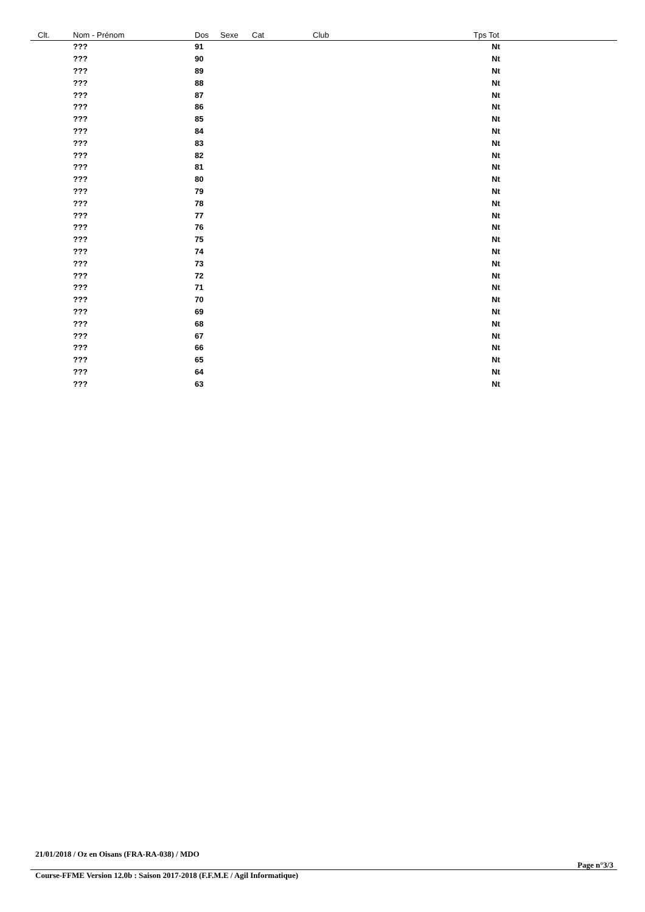| Clt. | Nom - Prénom | Dos | Sexe | Cat | Club | Tps Tot |
| --- | --- | --- | --- | --- | --- | --- |
| | ??? | 91 | | | | Nt |
| | ??? | 90 | | | | Nt |
| | ??? | 89 | | | | Nt |
| | ??? | 88 | | | | Nt |
| | ??? | 87 | | | | Nt |
| | ??? | 86 | | | | Nt |
| | ??? | 85 | | | | Nt |
| | ??? | 84 | | | | Nt |
| | ??? | 83 | | | | Nt |
| | ??? | 82 | | | | Nt |
| | ??? | 81 | | | | Nt |
| | ??? | 80 | | | | Nt |
| | ??? | 79 | | | | Nt |
| | ??? | 78 | | | | Nt |
| | ??? | 77 | | | | Nt |
| | ??? | 76 | | | | Nt |
| | ??? | 75 | | | | Nt |
| | ??? | 74 | | | | Nt |
| | ??? | 73 | | | | Nt |
| | ??? | 72 | | | | Nt |
| | ??? | 71 | | | | Nt |
| | ??? | 70 | | | | Nt |
| | ??? | 69 | | | | Nt |
| | ??? | 68 | | | | Nt |
| | ??? | 67 | | | | Nt |
| | ??? | 66 | | | | Nt |
| | ??? | 65 | | | | Nt |
| | ??? | 64 | | | | Nt |
| | ??? | 63 | | | | Nt |
21/01/2018 / Oz en Oisans (FRA-RA-038) / MDO
Page n°3/3
Course-FFME Version 12.0b : Saison 2017-2018 (F.F.M.E / Agil Informatique)